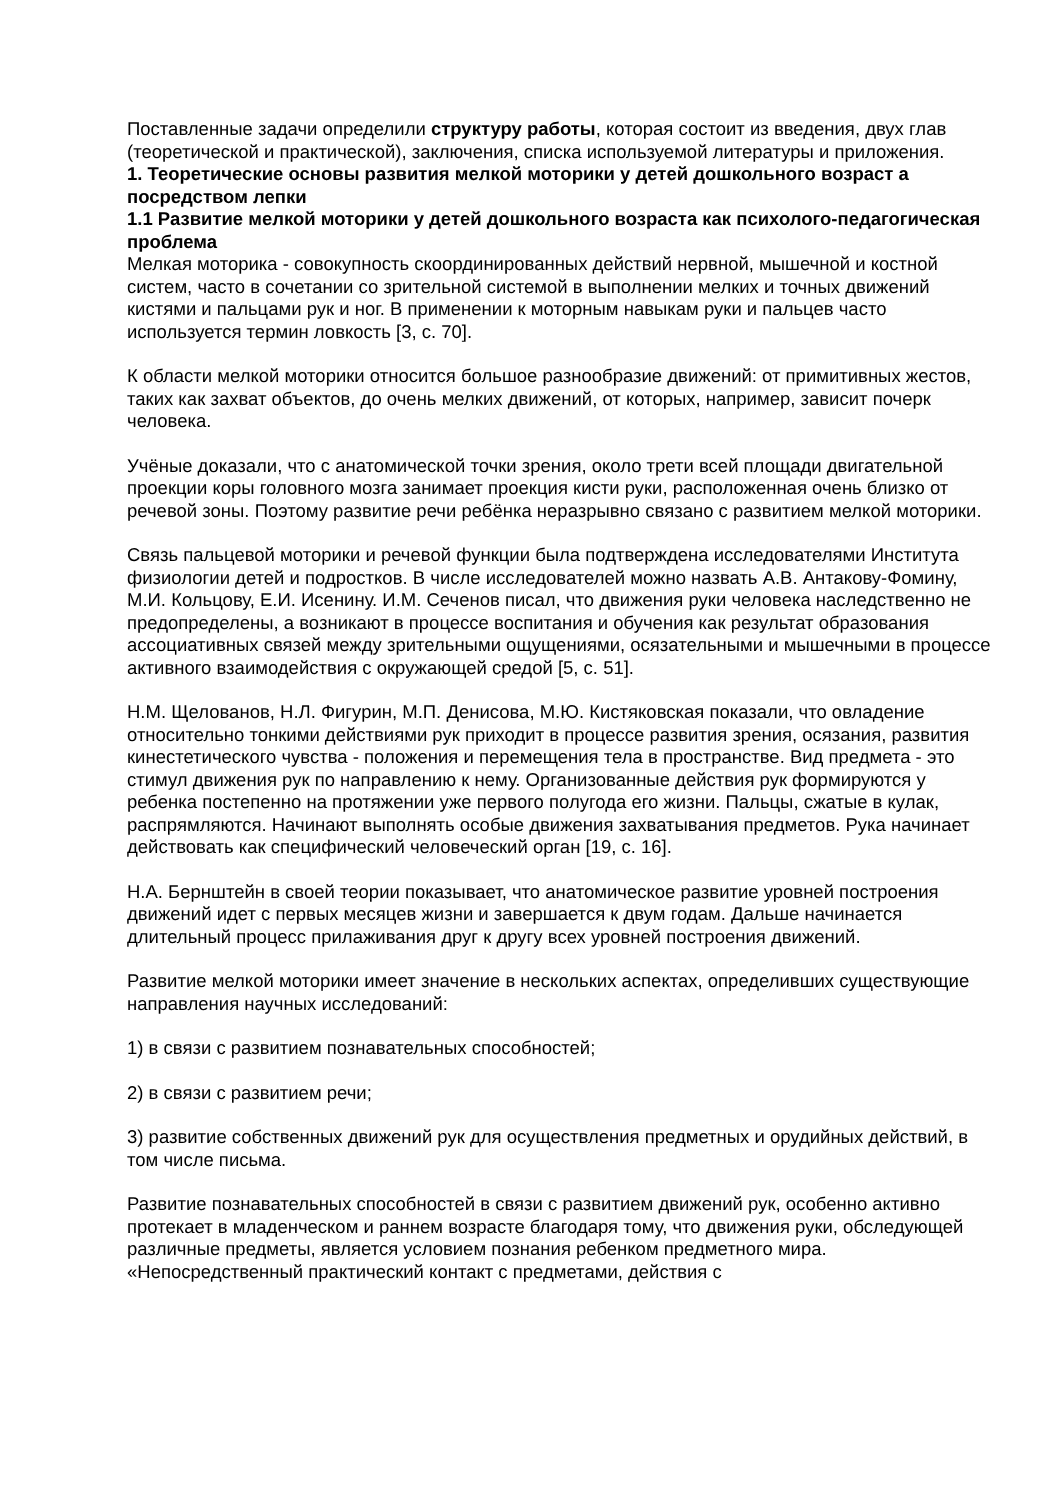Поставленные задачи определили структуру работы, которая состоит из введения, двух глав (теоретической и практической), заключения, списка используемой литературы и приложения.
1. Теоретические основы развития мелкой моторики у детей дошкольного возраст а посредством лепки
1.1 Развитие мелкой моторики у детей дошкольного возраста как психолого-педагогическая проблема
Мелкая моторика - совокупность скоординированных действий нервной, мышечной и костной систем, часто в сочетании со зрительной системой в выполнении мелких и точных движений кистями и пальцами рук и ног. В применении к моторным навыкам руки и пальцев часто используется термин ловкость [3, с. 70].
К области мелкой моторики относится большое разнообразие движений: от примитивных жестов, таких как захват объектов, до очень мелких движений, от которых, например, зависит почерк человека.
Учёные доказали, что с анатомической точки зрения, около трети всей площади двигательной проекции коры головного мозга занимает проекция кисти руки, расположенная очень близко от речевой зоны. Поэтому развитие речи ребёнка неразрывно связано с развитием мелкой моторики.
Связь пальцевой моторики и речевой функции была подтверждена исследователями Института физиологии детей и подростков. В числе исследователей можно назвать А.В. Антакову-Фомину, М.И. Кольцову, Е.И. Исенину. И.М. Сеченов писал, что движения руки человека наследственно не предопределены, а возникают в процессе воспитания и обучения как результат образования ассоциативных связей между зрительными ощущениями, осязательными и мышечными в процессе активного взаимодействия с окружающей средой [5, с. 51].
Н.М. Щелованов, Н.Л. Фигурин, М.П. Денисова, М.Ю. Кистяковская показали, что овладение относительно тонкими действиями рук приходит в процессе развития зрения, осязания, развития кинестетического чувства - положения и перемещения тела в пространстве. Вид предмета - это стимул движения рук по направлению к нему. Организованные действия рук формируются у ребенка постепенно на протяжении уже первого полугода его жизни. Пальцы, сжатые в кулак, распрямляются. Начинают выполнять особые движения захватывания предметов. Рука начинает действовать как специфический человеческий орган [19, с. 16].
Н.А. Бернштейн в своей теории показывает, что анатомическое развитие уровней построения движений идет с первых месяцев жизни и завершается к двум годам. Дальше начинается длительный процесс прилаживания друг к другу всех уровней построения движений.
Развитие мелкой моторики имеет значение в нескольких аспектах, определивших существующие направления научных исследований:
1) в связи с развитием познавательных способностей;
2) в связи с развитием речи;
3) развитие собственных движений рук для осуществления предметных и орудийных действий, в том числе письма.
Развитие познавательных способностей в связи с развитием движений рук, особенно активно протекает в младенческом и раннем возрасте благодаря тому, что движения руки, обследующей различные предметы, является условием познания ребенком предметного мира. «Непосредственный практический контакт с предметами, действия с